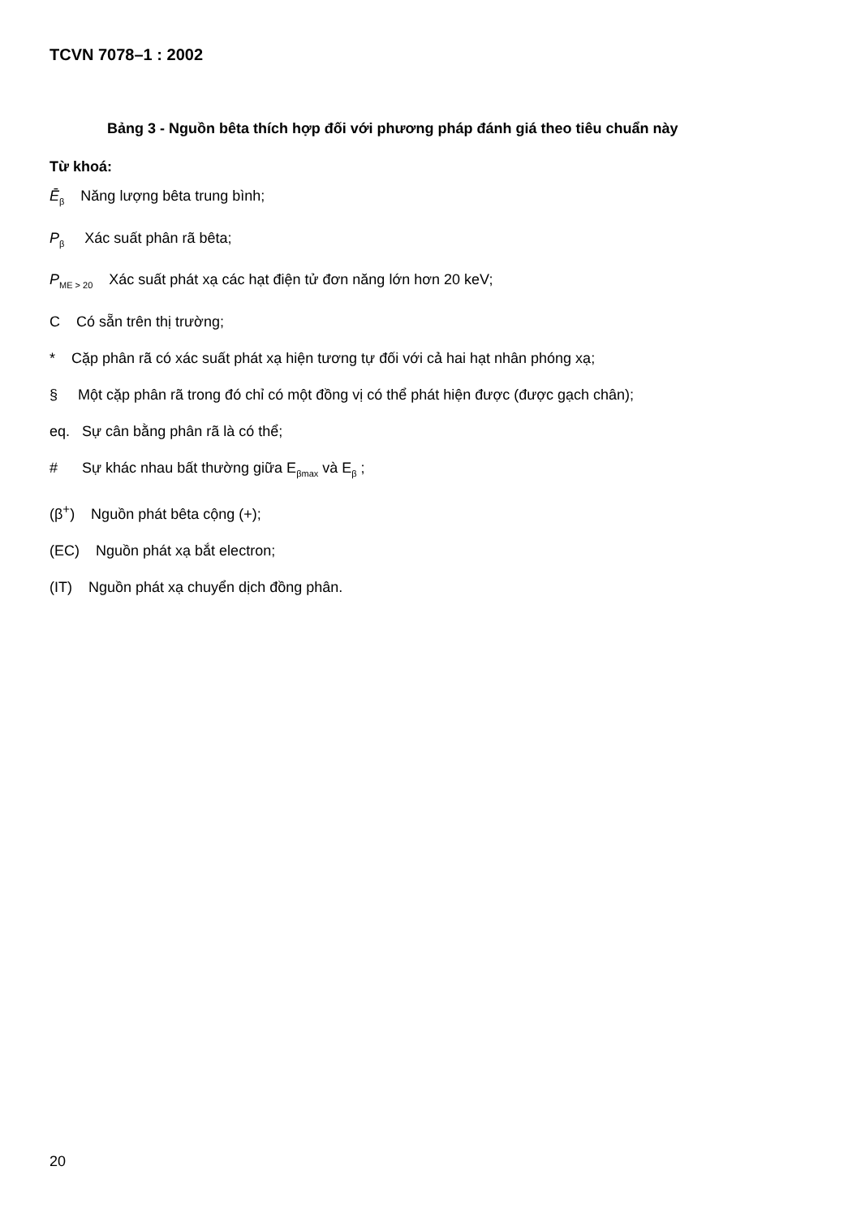TCVN 7078–1 : 2002
Bảng 3 - Nguồn bêta thích hợp đối với phương pháp đánh giá theo tiêu chuẩn này
Từ khoá:
Ē<sub>β</sub> Năng lượng bêta trung bình;
P<sub>β</sub> Xác suất phân rã bêta;
P<sub>ME > 20</sub> Xác suất phát xạ các hạt điện tử đơn năng lớn hơn 20 keV;
C Có sẵn trên thị trường;
* Cặp phân rã có xác suất phát xạ hiện tương tự đối với cả hai hạt nhân phóng xạ;
§ Một cặp phân rã trong đó chỉ có một đồng vị có thể phát hiện được (được gạch chân);
eq. Sự cân bằng phân rã là có thể;
# Sự khác nhau bất thường giữa E<sub>βmax</sub> và E<sub>β</sub> ;
(β<sup>+</sup>) Nguồn phát bêta cộng (+);
(EC) Nguồn phát xạ bắt electron;
(IT) Nguồn phát xạ chuyển dịch đồng phân.
20